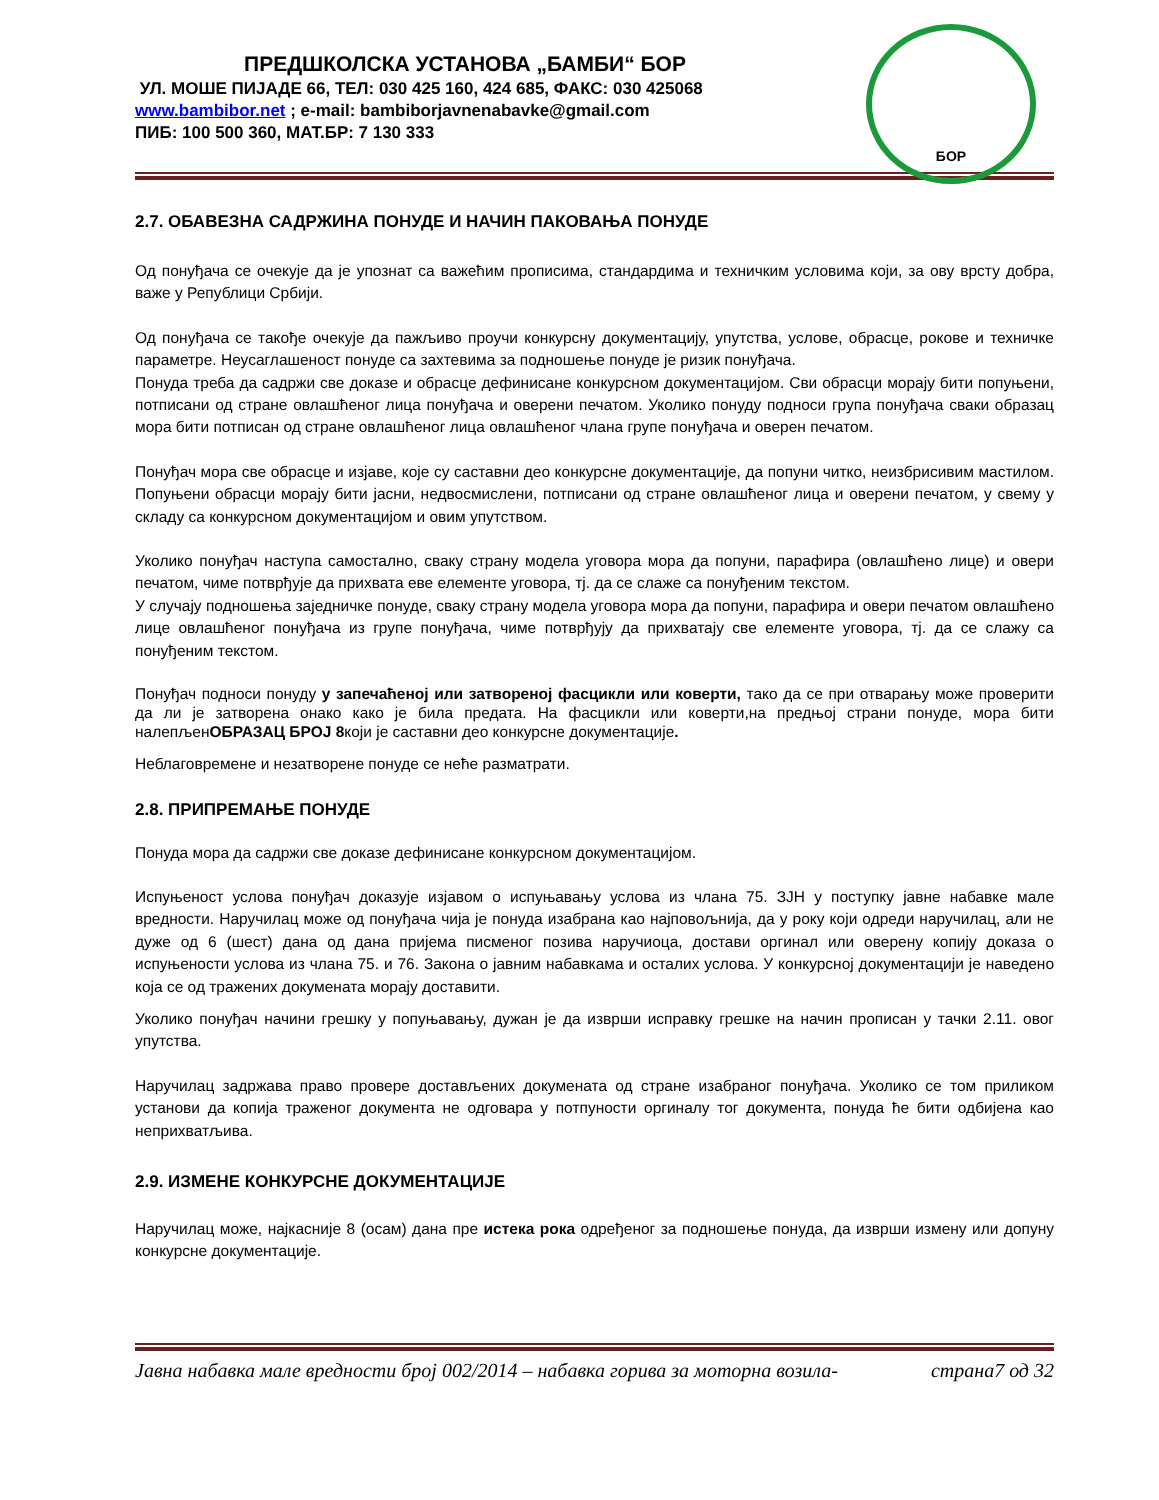ПРЕДШКОЛСКА УСТАНОВА „БАМБИ“ БОР
УЛ. МОШЕ ПИЈАДЕ 66, ТЕЛ: 030 425 160, 424 685, ФАКС: 030 425068
www.bambibor.net ; e-mail: bambiborjavnenabavke@gmail.com
ПИБ: 100 500 360, МАТ.БР: 7 130 333
БОР
2.7. ОБАВЕЗНА САДРЖИНА ПОНУДЕ И НАЧИН ПАКОВАЊА ПОНУДЕ
Од понуђача се очекује да је упознат са важећим прописима, стандардима и техничким условима који, за ову врсту добра, важе у Републици Србији.
Од понуђача се такође очекује да пажљиво проучи конкурсну документацију, упутства, услове, обрасце, рокове и техничке параметре. Неусаглашеност понуде са захтевима за подношење понуде је ризик понуђача.
Понуда треба да садржи све доказе и обрасце дефинисане конкурсном документацијом. Сви обрасци морају бити попуњени, потписани од стране овлашћеног лица понуђача и оверени печатом. Уколико понуду подноси група понуђача сваки образац мора бити потписан од стране овлашћеног лица овлашћеног члана групе понуђача и оверен печатом.
Понуђач мора све обрасце и изјаве, које су саставни део конкурсне документације, да попуни читко, неизбрисивим мастилом. Попуњени обрасци морају бити јасни, недвосмислени, потписани од стране овлашћеног лица и оверени печатом, у свему у складу са конкурсном документацијом и овим упутством.
Уколико понуђач наступа самостално, сваку страну модела уговора мора да попуни, парафира (овлашћено лице) и овери печатом, чиме потврђује да прихвата еве елементе уговора, тј. да се слаже са понуђеним текстом.
У случају подношења заједничке понуде, сваку страну модела уговора мора да попуни, парафира и овери печатом овлашћено лице овлашћеног понуђача из групе понуђача, чиме потврђују да прихватају све елементе уговора, тј. да се слажу са понуђеним текстом.
Понуђач подноси понуду у запечаћеној или затвореној фасцикли или коверти, тако да се при отварању може проверити да ли је затворена онако како је била предата. На фасцикли или коверти,на предњој страни понуде, мора бити налепљенОБРАЗАЦ БРОЈ 8који је саставни део конкурсне документације.
Неблаговремене и незатворене понуде се неће разматрати.
2.8. ПРИПРЕМАЊЕ ПОНУДЕ
Понуда мора да садржи све доказе дефинисане конкурсном документацијом.
Испуњеност услова понуђач доказује изјавом о испуњавању услова из члана 75. ЗЈН у поступку јавне набавке мале вредности. Наручилац може од понуђача чија је понуда изабрана као најповољнија, да у року који одреди наручилац, али не дуже од 6 (шест) дана од дана пријема писменог позива наручиоца, достави оргинал или оверену копију доказа о испуњености услова из члана 75. и 76. Закона о јавним набавкама и осталих услова. У конкурсној документацији је наведено која се од тражених докумената морају доставити.
Уколико понуђач начини грешку у попуњавању, дужан је да изврши исправку грешке на начин прописан у тачки 2.11. овог упутства.
Наручилац задржава право провере достављених докумената од стране изабраног понуђача. Уколико се том приликом установи да копија траженог документа не одговара у потпуности оргиналу тог документа, понуда ће бити одбијена као неприхватљива.
2.9. ИЗМЕНЕ КОНКУРСНЕ ДОКУМЕНТАЦИЈЕ
Наручилац може, најкасније 8 (осам) дана пре истека рока одређеног за подношење понуда, да изврши измену или допуну конкурсне документације.
Јавна набавка мале вредности број 002/2014 – набавка горива за моторна возила- страна7 од 32